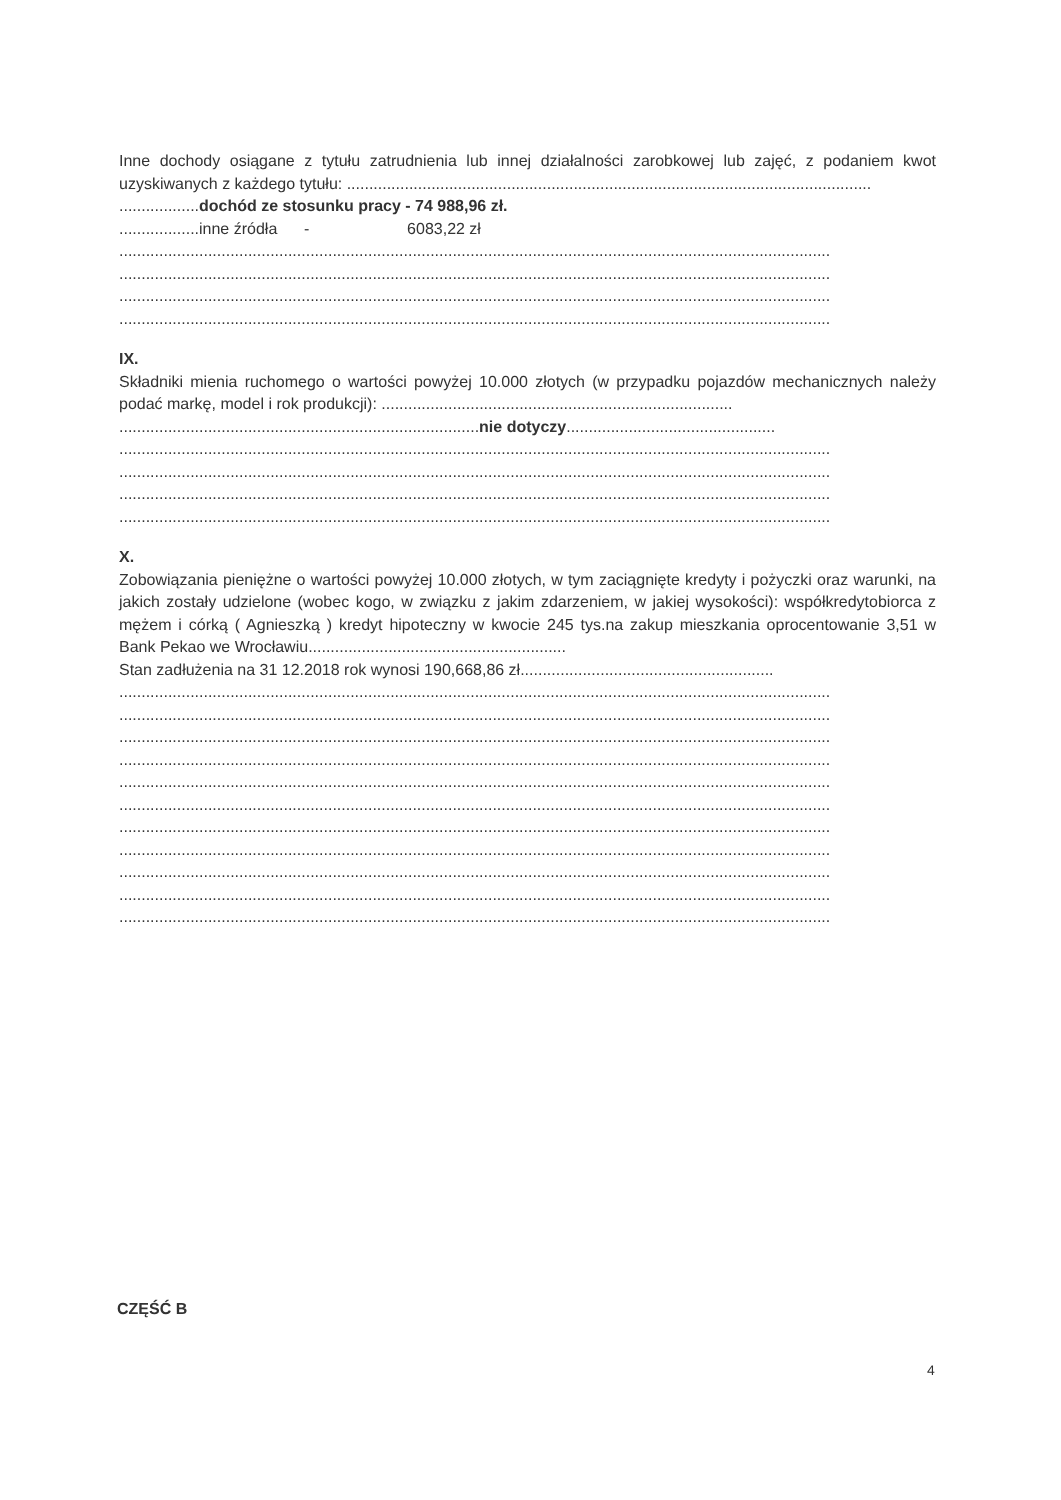Inne dochody osiągane z tytułu zatrudnienia lub innej działalności zarobkowej lub zajęć, z podaniem kwot uzyskiwanych z każdego tytułu: ......................................................................................................................
..................dochód ze stosunku pracy - 74 988,96 zł.
..................inne źródła - 6083,22 zł
................................................................................................................................................................
................................................................................................................................................................
................................................................................................................................................................
................................................................................................................................................................
IX.
Składniki mienia ruchomego o wartości powyżej 10.000 złotych (w przypadku pojazdów mechanicznych należy podać markę, model i rok produkcji): ...............................................................................
.................................................................................nie dotyczy...............................................
................................................................................................................................................................
................................................................................................................................................................
................................................................................................................................................................
................................................................................................................................................................
X.
Zobowiązania pieniężne o wartości powyżej 10.000 złotych, w tym zaciągnięte kredyty i pożyczki oraz warunki, na jakich zostały udzielone (wobec kogo, w związku z jakim zdarzeniem, w jakiej wysokości): współkredytobiorca z mężem i córką ( Agnieszką ) kredyt hipoteczny w kwocie 245 tys.na zakup mieszkania oprocentowanie 3,51 w Bank Pekao we Wrocławiu..........................................................
Stan zadłużenia na 31 12.2018 rok wynosi 190,668,86 zł.........................................................
................................................................................................................................................................
................................................................................................................................................................
................................................................................................................................................................
................................................................................................................................................................
................................................................................................................................................................
................................................................................................................................................................
................................................................................................................................................................
................................................................................................................................................................
................................................................................................................................................................
................................................................................................................................................................
................................................................................................................................................................
CZĘŚĆ B
4